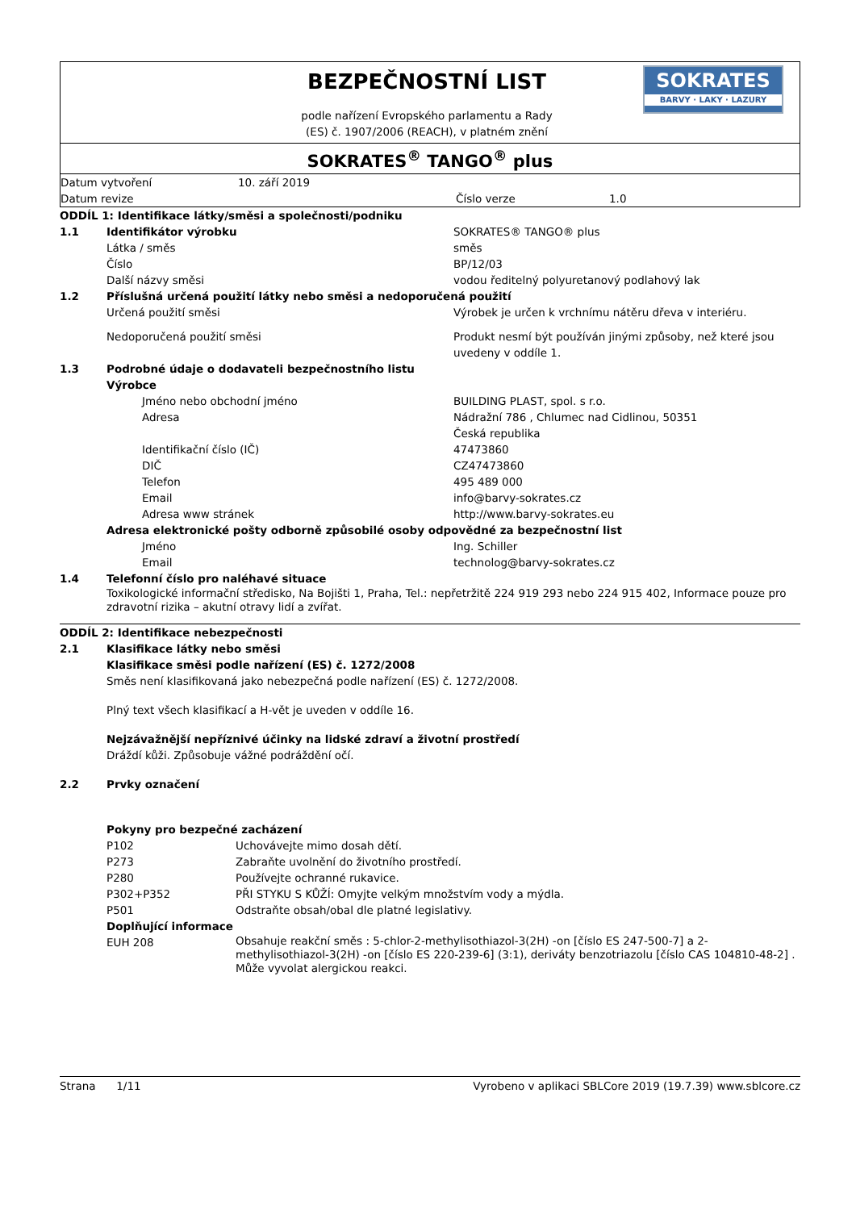| BEZPEČNOSTNÍ LIST podle nařízení Evropského parlamentu a Rady (ES) č. 1907/2006 (REACH), v platném znění | SOKRATES BARVY · LAKY · LAZURY |
| SOKRATES<sup>®</sup> TANGO<sup>®</sup> plus | |
| Datum vytvoření | 10. září 2019 | | |
| Datum revize | | Číslo verze | 1.0 |
| ODDÍL 1: Identifikace látky/směsi a společnosti/podniku | | |
| 1.1 | Identifikátor výrobku | SOKRATES® TANGO® plus |
| | Látka / směs | směs |
| | Číslo | BP/12/03 |
| | Další názvy směsi | vodou ředitelný polyuretanový podlahový lak |
| 1.2 | Příslušná určená použití látky nebo směsi a nedoporučená použití | |
| | Určená použití směsi | Výrobek je určen k vrchnímu nátěru dřeva v interiéru. |
| | Nedoporučená použití směsi | Produkt nesmí být používán jinými způsoby, než které jsou uvedeny v oddíle 1. |
| 1.3 | Podrobné údaje o dodavateli bezpečnostního listu | |
| | Výrobce | |
| | Jméno nebo obchodní jméno | BUILDING PLAST, spol. s r.o. |
| | Adresa | Nádražní 786 , Chlumec nad Cidlinou, 50351 Česká republika |
| | Identifikační číslo (IČ) | 47473860 |
| | DIČ | CZ47473860 |
| | Telefon | 495 489 000 |
| | Email | info@barvy-sokrates.cz |
| | Adresa www stránek | http://www.barvy-sokrates.eu |
| | Adresa elektronické pošty odborně způsobilé osoby odpovědné za bezpečnostní list | |
| | Jméno | Ing. Schiller |
| | Email | technolog@barvy-sokrates.cz |
| 1.4 | Telefonní číslo pro naléhavé situace | |
| | Toxikologické informační středisko, Na Bojišti 1, Praha, Tel.: nepřetržitě 224 919 293 nebo 224 915 402, Informace pouze pro zdravotní rizika – akutní otravy lidí a zvířat. | |
| ODDÍL 2: Identifikace nebezpečnosti | | |
| 2.1 | Klasifikace látky nebo směsi | |
| | Klasifikace směsi podle nařízení (ES) č. 1272/2008 | |
| | Směs není klasifikovaná jako nebezpečná podle nařízení (ES) č. 1272/2008. | |
| | Plný text všech klasifikací a H-vět je uveden v oddíle 16. | |
| | Nejzávažnější nepříznivé účinky na lidské zdraví a životní prostředí | |
| | Dráždí kůži. Způsobuje vážné podráždění očí. | |
| 2.2 | Prvky označení | |
| | Pokyny pro bezpečné zacházení | |
| P102 | Uchovávejte mimo dosah dětí. |
| P273 | Zabraňte uvolnění do životního prostředí. |
| P280 | Používejte ochranné rukavice. |
| P302+P352 | PŘI STYKU S KŮŽÍ: Omyjte velkým množstvím vody a mýdla. |
| P501 | Odstraňte obsah/obal dle platné legislativy. |
| Doplňující informace | |
| EUH 208 | Obsahuje reakční směs : 5-chlor-2-methylisothiazol-3(2H) -on [číslo ES 247-500-7] a 2-methylisothiazol-3(2H) -on [číslo ES 220-239-6] (3:1), deriváty benzotriazolu [číslo CAS 104810-48-2] . Může vyvolat alergickou reakci. |
Strana 1/11 Vyrobeno v aplikaci SBLCore 2019 (19.7.39) www.sblcore.cz